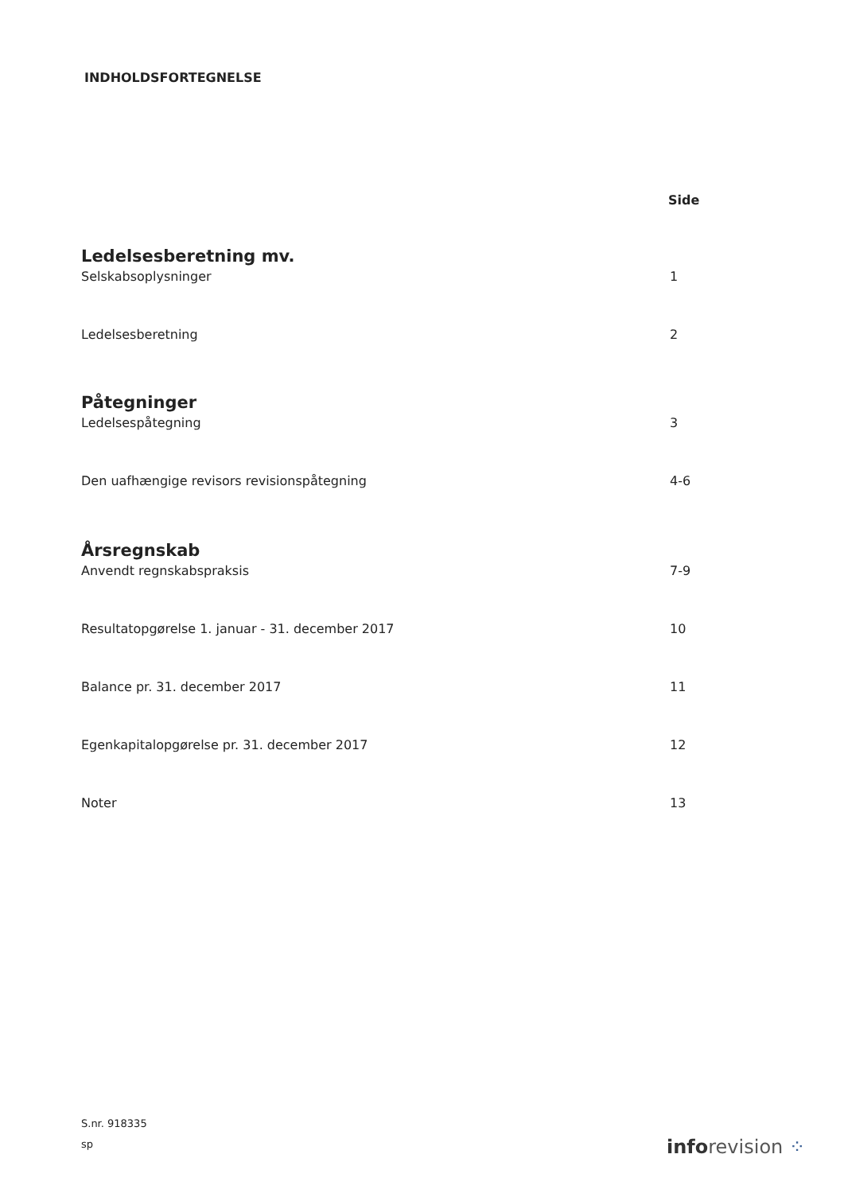INDHOLDSFORTEGNELSE
Side
Ledelsesberetning mv.
Selskabsoplysninger 1
Ledelsesberetning 2
Påtegninger
Ledelsespåtegning 3
Den uafhængige revisors revisionspåtegning 4-6
Årsregnskab
Anvendt regnskabspraksis 7-9
Resultatopgørelse 1. januar - 31. december 2017 10
Balance pr. 31. december 2017 11
Egenkapitalopgørelse pr. 31. december 2017 12
Noter 13
S.nr. 918335
sp
inforevision ⁘